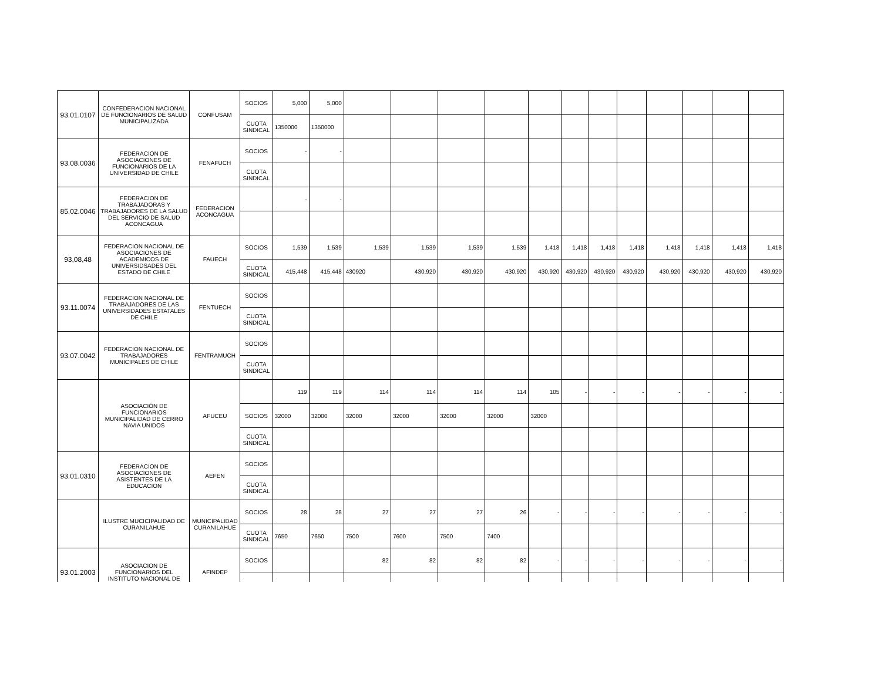| 93.01.0107 | CONFEDERACION NACIONAL DE FUNCIONARIOS DE SALUD MUNICIPALIZADA | CONFUSAM | SOCIOS | 5,000 | 5,000 | | | | | | | | | | | | |
| | | | CUOTA SINDICAL | 1350000 | 1350000 | | | | | | | | | | | | |
| 93.08.0036 | FEDERACION DE ASOCIACIONES DE FUNCIONARIOS DE LA UNIVERSIDAD DE CHILE | FENAFUCH | SOCIOS | - | - | | | | | | | | | | | | |
| | | | CUOTA SINDICAL | | | | | | | | | | | | | | |
| 85.02.0046 | FEDERACION DE TRABAJADORAS Y TRABAJADORES DE LA SALUD DEL SERVICIO DE SALUD ACONCAGUA | FEDERACION ACONCAGUA | | - | - | | | | | | | | | | | | |
| 93,08,48 | FEDERACION NACIONAL DE ASOCIACIONES DE ACADEMICOS DE UNIVERSIDSADES DEL ESTADO DE CHILE | FAUECH | SOCIOS | 1,539 | 1,539 | 1,539 | 1,539 | 1,539 | 1,539 | 1,418 | 1,418 | 1,418 | 1,418 | 1,418 | 1,418 | 1,418 | 1,418 |
| | | | CUOTA SINDICAL | 415,448 | 415,448 | 430920 | 430,920 | 430,920 | 430,920 | 430,920 | 430,920 | 430,920 | 430,920 | 430,920 | 430,920 | 430,920 | 430,920 |
| 93.11.0074 | FEDERACION NACIONAL DE TRABAJADORES DE LAS UNIVERSIDADES ESTATALES DE CHILE | FENTUECH | SOCIOS | | | | | | | | | | | | | | |
| | | | CUOTA SINDICAL | | | | | | | | | | | | | | |
| 93.07.0042 | FEDERACION NACIONAL DE TRABAJADORES MUNICIPALES DE CHILE | FENTRAMUCH | SOCIOS | | | | | | | | | | | | | | |
| | | | CUOTA SINDICAL | | | | | | | | | | | | | | |
| | ASOCIACIÓN DE FUNCIONARIOS MUNICIPALIDAD DE CERRO NAVIA UNIDOS | AFUCEU | | 119 | 119 | 114 | 114 | 114 | 114 | 105 | - | - | - | - | - | - | - |
| | | | SOCIOS | 32000 | 32000 | 32000 | 32000 | 32000 | 32000 | 32000 | | | | | | | |
| | | | CUOTA SINDICAL | | | | | | | | | | | | | | |
| 93.01.0310 | FEDERACION DE ASOCIACIONES DE ASISTENTES DE LA EDUCACION | AEFEN | SOCIOS | | | | | | | | | | | | | | |
| | | | CUOTA SINDICAL | | | | | | | | | | | | | | |
| | ILUSTRE MUCICIPALIDAD DE CURANILAHUE | MUNICIPALIDAD CURANILAHUE | SOCIOS | 28 | 28 | 27 | 27 | 27 | 26 | - | - | - | - | - | - | - | - |
| | | | CUOTA SINDICAL | 7650 | 7650 | 7500 | 7600 | 7500 | 7400 | | | | | | | | |
| 93.01.2003 | ASOCIACION DE FUNCIONARIOS DEL INSTITUTO NACIONAL DE | AFINDEP | SOCIOS | | | 82 | 82 | 82 | 82 | - | - | - | - | - | - | - | - |